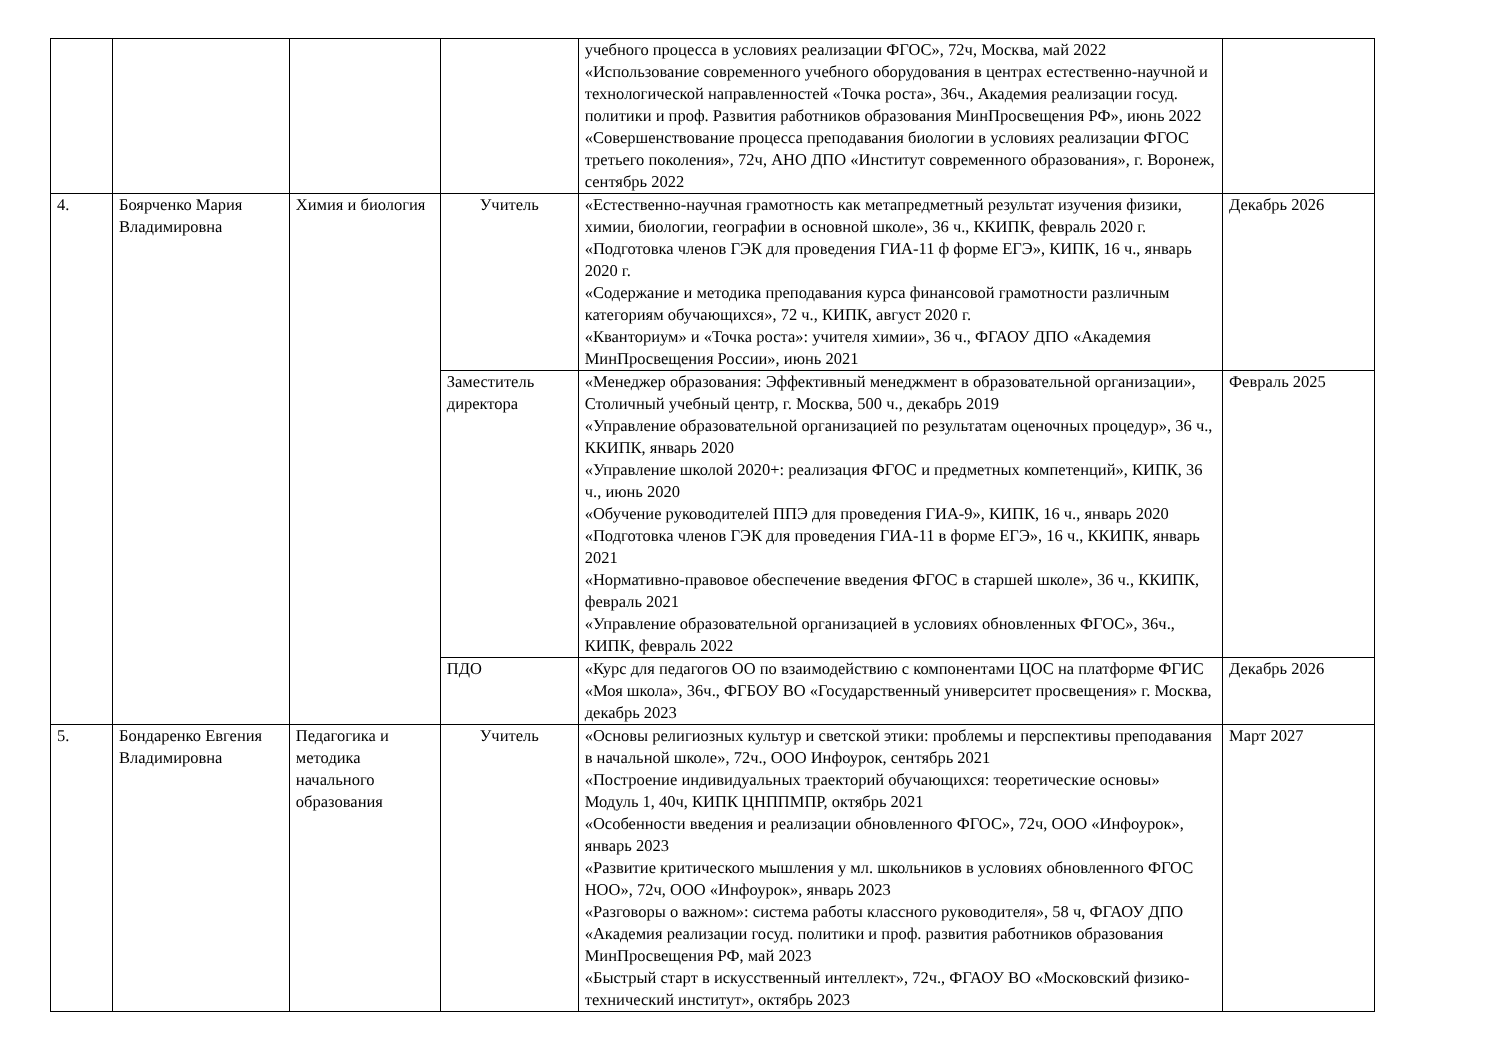| | | | | учебного процесса в условиях реализации ФГОС», 72ч, Москва, май 2022 «Использование современного учебного оборудования в центрах естественно-научной и технологической направленностей «Точка роста», 36ч., Академия реализации госуд. политики и проф. Развития работников образования МинПросвещения РФ», июнь 2022 «Совершенствование процесса преподавания биологии в условиях реализации ФГОС третьего поколения», 72ч, АНО ДПО «Институт современного образования», г. Воронеж, сентябрь 2022 | |
| 4. | Боярченко Мария Владимировна | Химия и биология | Учитель | «Естественно-научная грамотность как метапредметный результат изучения физики, химии, биологии, географии в основной школе», 36 ч., ККИПК, февраль 2020 г. «Подготовка членов ГЭК для проведения ГИА-11 ф форме ЕГЭ», КИПК, 16 ч., январь 2020 г. «Содержание и методика преподавания курса финансовой грамотности различным категориям обучающихся», 72 ч., КИПК, август 2020 г. «Кванториум» и «Точка роста»: учителя химии», 36 ч., ФГАОУ ДПО «Академия МинПросвещения России», июнь 2021 | Декабрь 2026 |
| | | | Заместитель директора | «Менеджер образования: Эффективный менеджмент в образовательной организации», Столичный учебный центр, г. Москва, 500 ч., декабрь 2019 «Управление образовательной организацией по результатам оценочных процедур», 36 ч., ККИПК, январь 2020 «Управление школой 2020+: реализация ФГОС и предметных компетенций», КИПК, 36 ч., июнь 2020 «Обучение руководителей ППЭ для проведения ГИА-9», КИПК, 16 ч., январь 2020 «Подготовка членов ГЭК для проведения ГИА-11 в форме ЕГЭ», 16 ч., ККИПК, январь 2021 «Нормативно-правовое обеспечение введения ФГОС в старшей школе», 36 ч., ККИПК, февраль 2021 «Управление образовательной организацией в условиях обновленных ФГОС», 36ч., КИПК, февраль 2022 | Февраль 2025 |
| | | | ПДО | «Курс для педагогов ОО по взаимодействию с компонентами ЦОС на платформе ФГИС «Моя школа», 36ч., ФГБОУ ВО «Государственный университет просвещения» г. Москва, декабрь 2023 | Декабрь 2026 |
| 5. | Бондаренко Евгения Владимировна | Педагогика и методика начального образования | Учитель | «Основы религиозных культур и светской этики: проблемы и перспективы преподавания в начальной школе», 72ч., ООО Инфоурок, сентябрь 2021 «Построение индивидуальных траекторий обучающихся: теоретические основы» Модуль 1, 40ч, КИПК ЦНППМПР, октябрь 2021 «Особенности введения и реализации обновленного ФГОС», 72ч, ООО «Инфоурок», январь 2023 «Развитие критического мышления у мл. школьников в условиях обновленного ФГОС НОО», 72ч, ООО «Инфоурок», январь 2023 «Разговоры о важном»: система работы классного руководителя», 58 ч, ФГАОУ ДПО «Академия реализации госуд. политики и проф. развития работников образования МинПросвещения РФ, май 2023 «Быстрый старт в искусственный интеллект», 72ч., ФГАОУ ВО «Московский физико-технический институт», октябрь 2023 | Март 2027 |